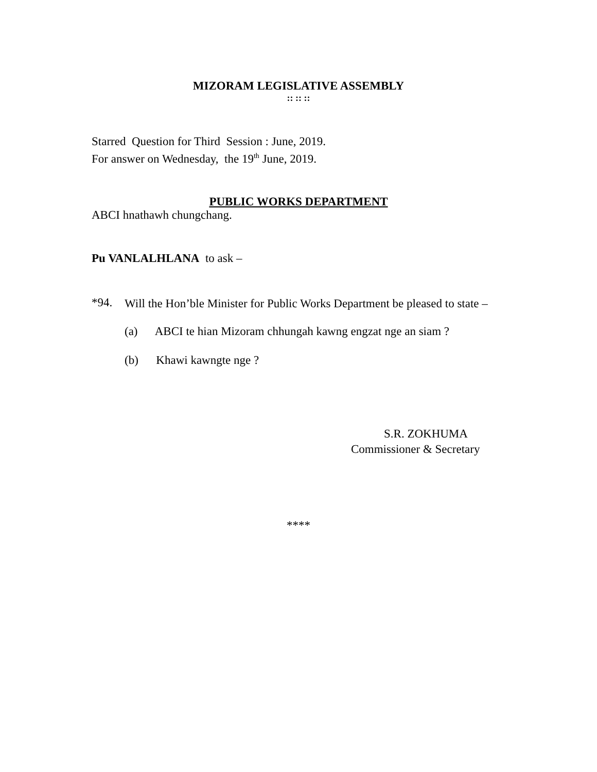MIZORAM LEGISLATIVE ASSEMBLY
:: :: ::
Starred Question for Third Session : June, 2019.
For answer on Wednesday, the 19<sup>th</sup> June, 2019.
PUBLIC WORKS DEPARTMENT
ABCI hnathawh chungchang.
Pu VANLALHLANA to ask –
*94. Will the Hon’ble Minister for Public Works Department be pleased to state –
(a) ABCI te hian Mizoram chhungah kawng engzat nge an siam ?
(b) Khawi kawngte nge ?
S.R. ZOKHUMA
Commissioner & Secretary
****